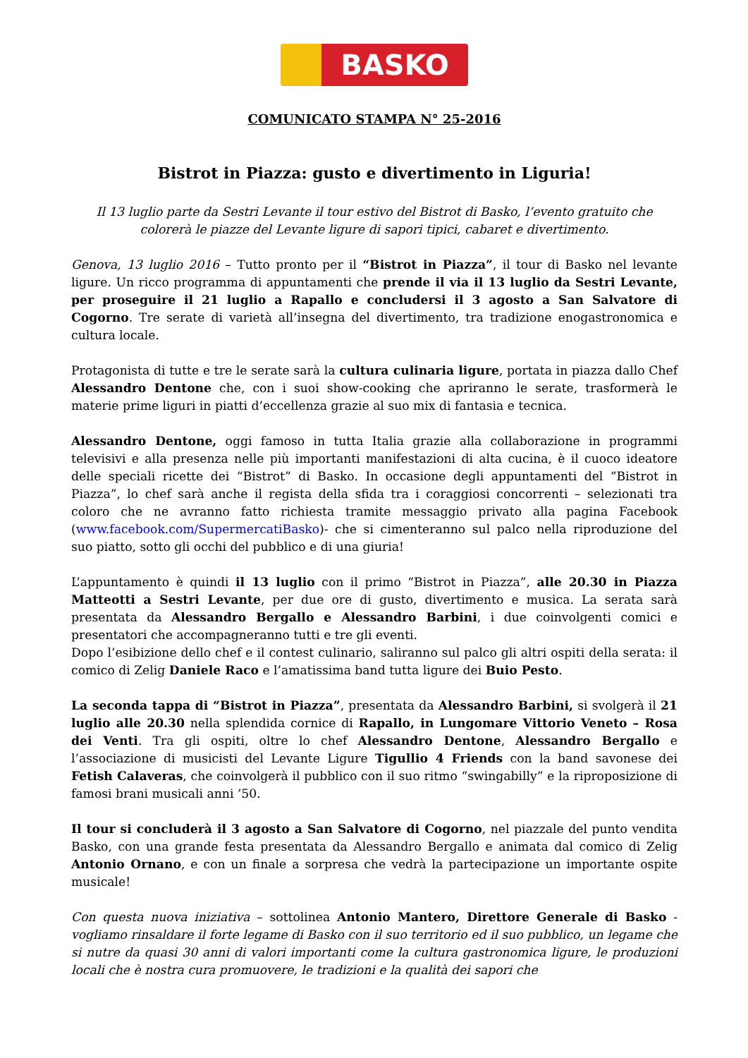BASKO
COMUNICATO STAMPA N° 25-2016
Bistrot in Piazza: gusto e divertimento in Liguria!
Il 13 luglio parte da Sestri Levante il tour estivo del Bistrot di Basko, l’evento gratuito che colorerà le piazze del Levante ligure di sapori tipici, cabaret e divertimento.
Genova, 13 luglio 2016 – Tutto pronto per il “Bistrot in Piazza”, il tour di Basko nel levante ligure. Un ricco programma di appuntamenti che prende il via il 13 luglio da Sestri Levante, per proseguire il 21 luglio a Rapallo e concludersi il 3 agosto a San Salvatore di Cogorno. Tre serate di varietà all’insegna del divertimento, tra tradizione enogastronomica e cultura locale.
Protagonista di tutte e tre le serate sarà la cultura culinaria ligure, portata in piazza dallo Chef Alessandro Dentone che, con i suoi show-cooking che apriranno le serate, trasformerà le materie prime liguri in piatti d’eccellenza grazie al suo mix di fantasia e tecnica.
Alessandro Dentone, oggi famoso in tutta Italia grazie alla collaborazione in programmi televisivi e alla presenza nelle più importanti manifestazioni di alta cucina, è il cuoco ideatore delle speciali ricette dei “Bistrot” di Basko. In occasione degli appuntamenti del “Bistrot in Piazza”, lo chef sarà anche il regista della sfida tra i coraggiosi concorrenti – selezionati tra coloro che ne avranno fatto richiesta tramite messaggio privato alla pagina Facebook (www.facebook.com/SupermercatiBasko)- che si cimenteranno sul palco nella riproduzione del suo piatto, sotto gli occhi del pubblico e di una giuria!
L’appuntamento è quindi il 13 luglio con il primo “Bistrot in Piazza”, alle 20.30 in Piazza Matteotti a Sestri Levante, per due ore di gusto, divertimento e musica. La serata sarà presentata da Alessandro Bergallo e Alessandro Barbini, i due coinvolgenti comici e presentatori che accompagneranno tutti e tre gli eventi.
Dopo l’esibizione dello chef e il contest culinario, saliranno sul palco gli altri ospiti della serata: il comico di Zelig Daniele Raco e l’amatissima band tutta ligure dei Buio Pesto.
La seconda tappa di “Bistrot in Piazza”, presentata da Alessandro Barbini, si svolgerà il 21 luglio alle 20.30 nella splendida cornice di Rapallo, in Lungomare Vittorio Veneto – Rosa dei Venti. Tra gli ospiti, oltre lo chef Alessandro Dentone, Alessandro Bergallo e l’associazione di musicisti del Levante Ligure Tigullio 4 Friends con la band savonese dei Fetish Calaveras, che coinvolgerà il pubblico con il suo ritmo “swingabilly” e la riproposizione di famosi brani musicali anni ’50.
Il tour si concluderà il 3 agosto a San Salvatore di Cogorno, nel piazzale del punto vendita Basko, con una grande festa presentata da Alessandro Bergallo e animata dal comico di Zelig Antonio Ornano, e con un finale a sorpresa che vedrà la partecipazione un importante ospite musicale!
Con questa nuova iniziativa – sottolinea Antonio Mantero, Direttore Generale di Basko - vogliamo rinsaldare il forte legame di Basko con il suo territorio ed il suo pubblico, un legame che si nutre da quasi 30 anni di valori importanti come la cultura gastronomica ligure, le produzioni locali che è nostra cura promuovere, le tradizioni e la qualità dei sapori che